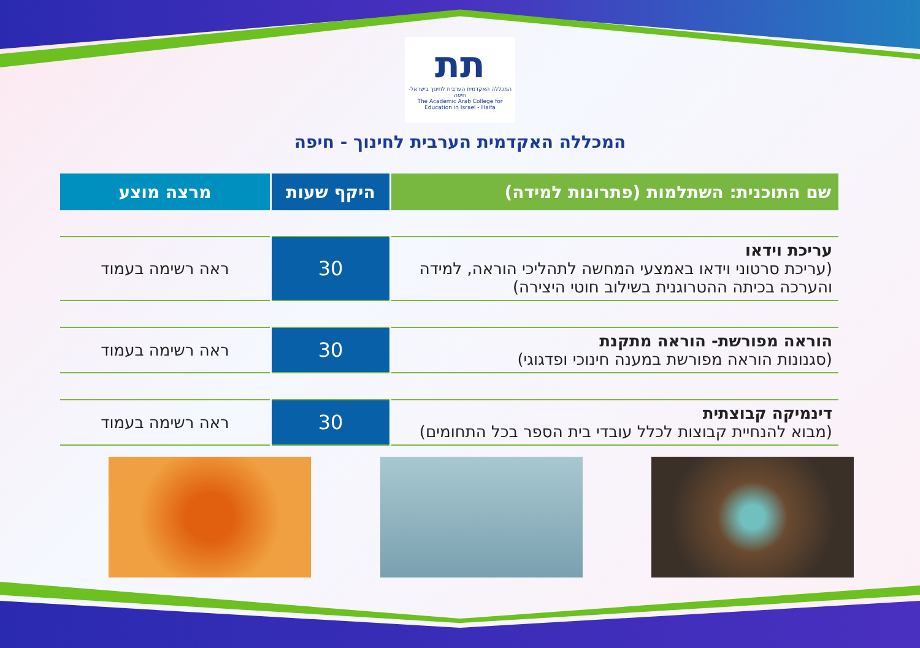תת
המכללה האקדמית הערבית לחינוך בישראל-חיפה
The Academic Arab College for Education in Israel - Haifa
המכללה האקדמית הערבית לחינוך - חיפה
| שם התוכנית: השתלמות (פתרונות למידה) | היקף שעות | מרצה מוצע |
| --- | --- | --- |
| עריכת וידאו (עריכת סרטוני וידאו באמצעי המחשה לתהליכי הוראה, למידה והערכה בכיתה ההטרוגנית בשילוב חוטי היצירה) | 30 | ראה רשימה בעמוד |
| הוראה מפורשת- הוראה מתקנת (סגנונות הוראה מפורשת במענה חינוכי ופדגוגי) | 30 | ראה רשימה בעמוד |
| דינמיקה קבוצתית (מבוא להנחיית קבוצות לכלל עובדי בית הספר בכל התחומים) | 30 | ראה רשימה בעמוד |